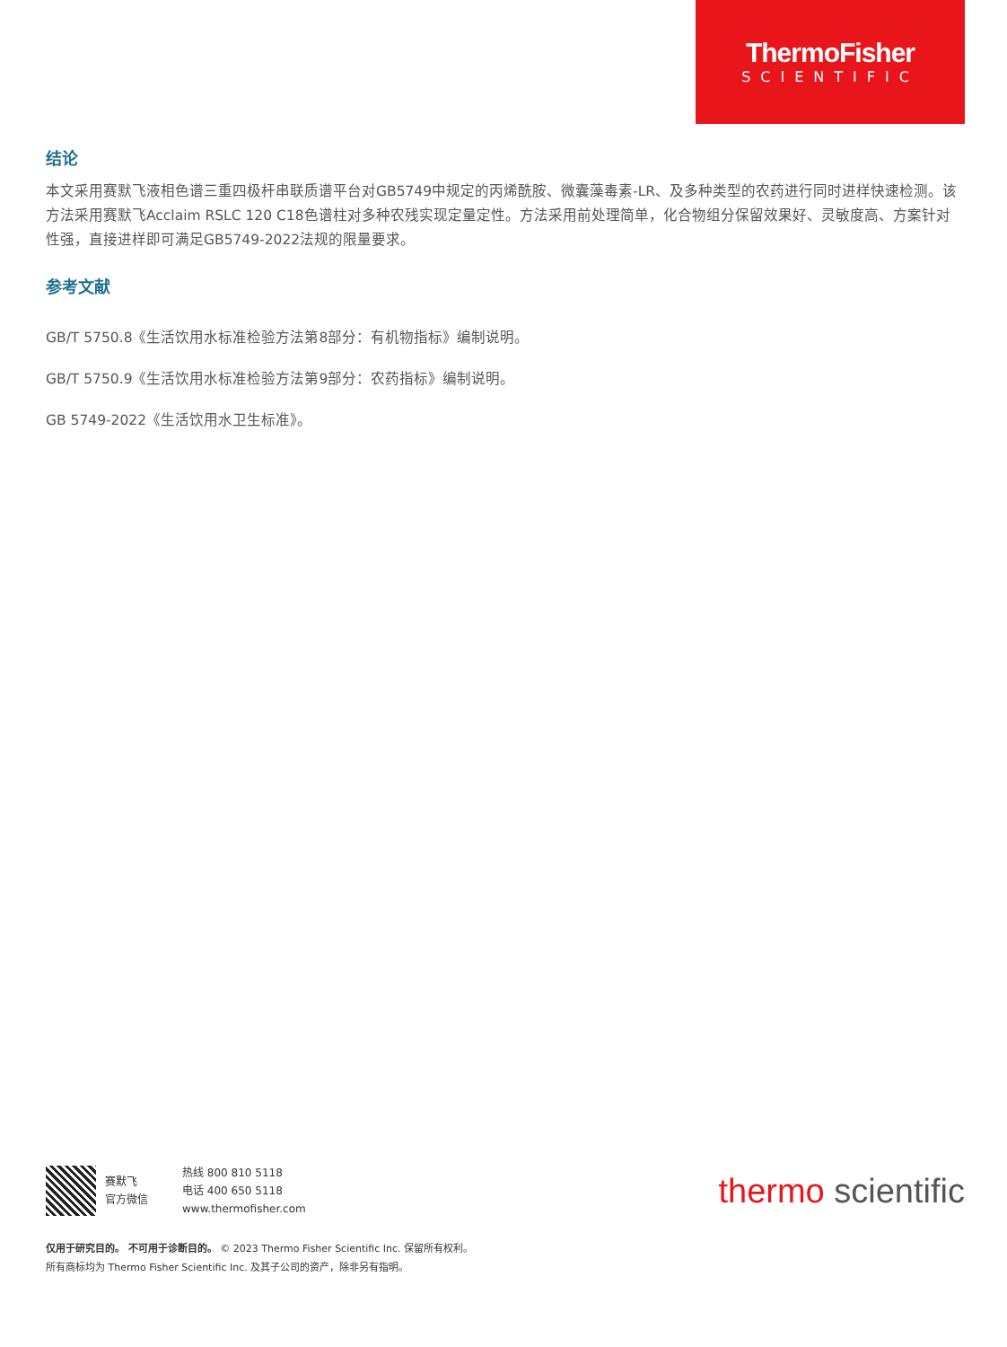ThermoFisher
SCIENTIFIC
结论
本文采用赛默飞液相色谱三重四极杆串联质谱平台对GB5749中规定的丙烯酰胺、微囊藻毒素-LR、及多种类型的农药进行同时进样快速检测。该方法采用赛默飞Acclaim RSLC 120 C18色谱柱对多种农残实现定量定性。方法采用前处理简单，化合物组分保留效果好、灵敏度高、方案针对性强，直接进样即可满足GB5749-2022法规的限量要求。
参考文献
GB/T 5750.8《生活饮用水标准检验方法第8部分：有机物指标》编制说明。
GB/T 5750.9《生活饮用水标准检验方法第9部分：农药指标》编制说明。
GB 5749-2022《生活饮用水卫生标准》。
赛默飞
官方微信
热线 800 810 5118
电话 400 650 5118
www.thermofisher.com
thermo scientific
仅用于研究目的。 不可用于诊断目的。 © 2023 Thermo Fisher Scientific Inc. 保留所有权利。
所有商标均为 Thermo Fisher Scientific Inc. 及其子公司的资产，除非另有指明。